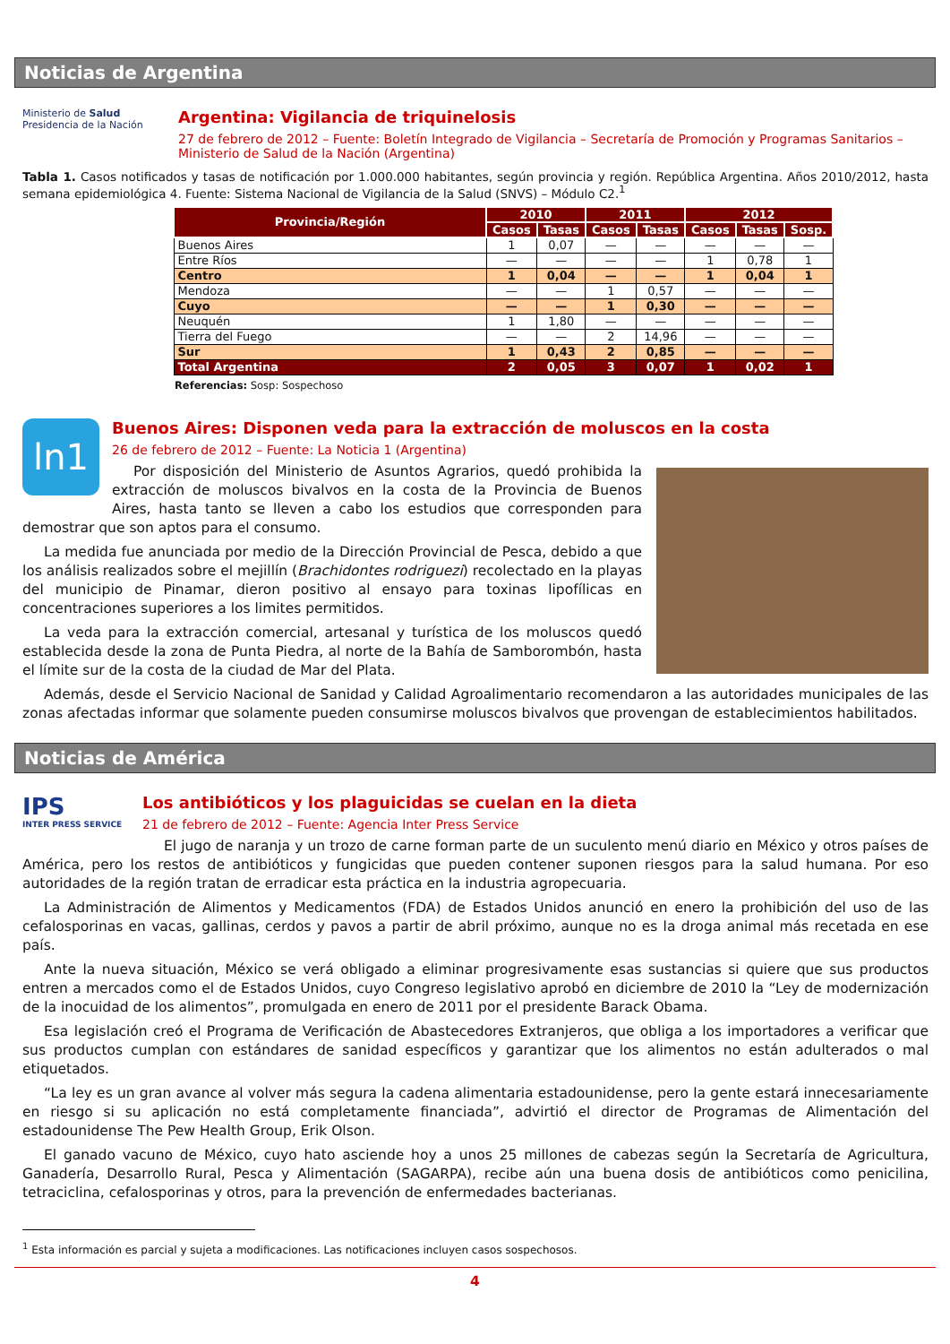Noticias de Argentina
Ministerio de Salud
Presidencia de la Nación
Argentina: Vigilancia de triquinelosis
27 de febrero de 2012 – Fuente: Boletín Integrado de Vigilancia – Secretaría de Promoción y Programas Sanitarios – Ministerio de Salud de la Nación (Argentina)
Tabla 1. Casos notificados y tasas de notificación por 1.000.000 habitantes, según provincia y región. República Argentina. Años 2010/2012, hasta semana epidemiológica 4. Fuente: Sistema Nacional de Vigilancia de la Salud (SNVS) – Módulo C2.<sup>1</sup>
| Provincia/Región | 2010 | | 2011 | | 2012 | | |
| --- | --- | --- | --- | --- | --- | --- | --- |
| | Casos | Tasas | Casos | Tasas | Casos | Tasas | Sosp. |
| Buenos Aires | 1 | 0,07 | — | — | — | — | — |
| Entre Ríos | — | — | — | — | 1 | 0,78 | 1 |
| Centro | 1 | 0,04 | — | — | 1 | 0,04 | 1 |
| Mendoza | — | — | 1 | 0,57 | — | — | — |
| Cuyo | — | — | 1 | 0,30 | — | — | — |
| Neuquén | 1 | 1,80 | — | — | — | — | — |
| Tierra del Fuego | — | — | 2 | 14,96 | — | — | — |
| Sur | 1 | 0,43 | 2 | 0,85 | — | — | — |
| Total Argentina | 2 | 0,05 | 3 | 0,07 | 1 | 0,02 | 1 |
Referencias: Sosp: Sospechoso
ln1
Buenos Aires: Disponen veda para la extracción de moluscos en la costa
26 de febrero de 2012 – Fuente: La Noticia 1 (Argentina)
Por disposición del Ministerio de Asuntos Agrarios, quedó prohibida la extracción de moluscos bivalvos en la costa de la Provincia de Buenos Aires, hasta tanto se lleven a cabo los estudios que corresponden para demostrar que son aptos para el consumo.
La medida fue anunciada por medio de la Dirección Provincial de Pesca, debido a que los análisis realizados sobre el mejillín (Brachidontes rodriguezi) recolectado en la playas del municipio de Pinamar, dieron positivo al ensayo para toxinas lipofílicas en concentraciones superiores a los limites permitidos.
La veda para la extracción comercial, artesanal y turística de los moluscos quedó establecida desde la zona de Punta Piedra, al norte de la Bahía de Samborombón, hasta el límite sur de la costa de la ciudad de Mar del Plata.
Además, desde el Servicio Nacional de Sanidad y Calidad Agroalimentario recomendaron a las autoridades municipales de las zonas afectadas informar que solamente pueden consumirse moluscos bivalvos que provengan de establecimientos habilitados.
Noticias de América
IPS
INTER PRESS SERVICE
Los antibióticos y los plaguicidas se cuelan en la dieta
21 de febrero de 2012 – Fuente: Agencia Inter Press Service
El jugo de naranja y un trozo de carne forman parte de un suculento menú diario en México y otros países de América, pero los restos de antibióticos y fungicidas que pueden contener suponen riesgos para la salud humana. Por eso autoridades de la región tratan de erradicar esta práctica en la industria agropecuaria.
La Administración de Alimentos y Medicamentos (FDA) de Estados Unidos anunció en enero la prohibición del uso de las cefalosporinas en vacas, gallinas, cerdos y pavos a partir de abril próximo, aunque no es la droga animal más recetada en ese país.
Ante la nueva situación, México se verá obligado a eliminar progresivamente esas sustancias si quiere que sus productos entren a mercados como el de Estados Unidos, cuyo Congreso legislativo aprobó en diciembre de 2010 la “Ley de modernización de la inocuidad de los alimentos”, promulgada en enero de 2011 por el presidente Barack Obama.
Esa legislación creó el Programa de Verificación de Abastecedores Extranjeros, que obliga a los importadores a verificar que sus productos cumplan con estándares de sanidad específicos y garantizar que los alimentos no están adulterados o mal etiquetados.
“La ley es un gran avance al volver más segura la cadena alimentaria estadounidense, pero la gente estará innecesariamente en riesgo si su aplicación no está completamente financiada”, advirtió el director de Programas de Alimentación del estadounidense The Pew Health Group, Erik Olson.
El ganado vacuno de México, cuyo hato asciende hoy a unos 25 millones de cabezas según la Secretaría de Agricultura, Ganadería, Desarrollo Rural, Pesca y Alimentación (SAGARPA), recibe aún una buena dosis de antibióticos como penicilina, tetraciclina, cefalosporinas y otros, para la prevención de enfermedades bacterianas.
<sup>1</sup> Esta información es parcial y sujeta a modificaciones. Las notificaciones incluyen casos sospechosos.
4